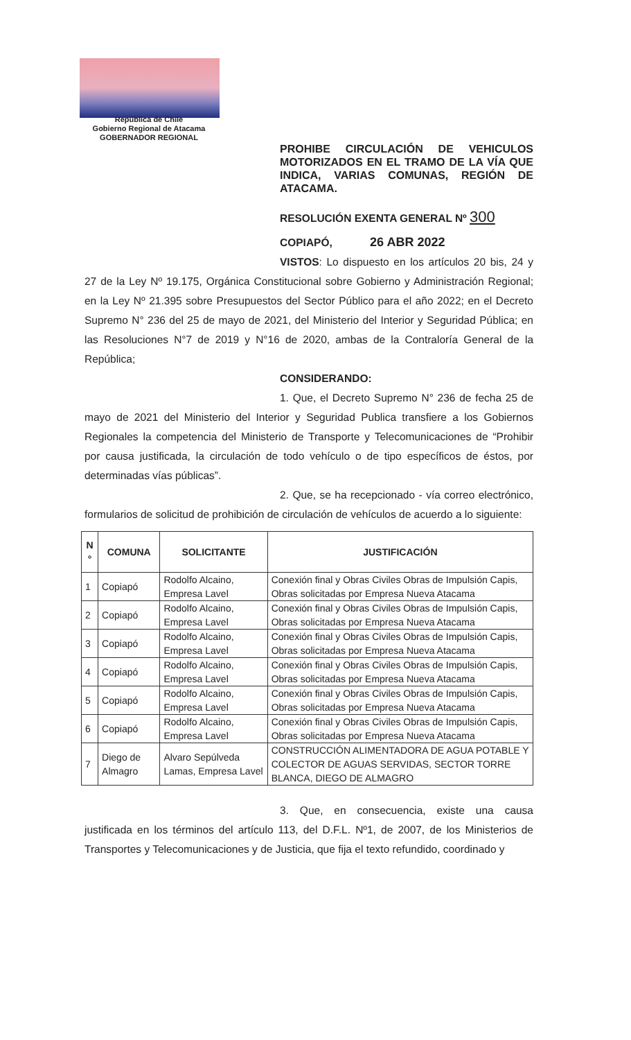República de Chile
Gobierno Regional de Atacama
GOBERNADOR REGIONAL
PROHIBE CIRCULACIÓN DE VEHICULOS MOTORIZADOS EN EL TRAMO DE LA VÍA QUE INDICA, VARIAS COMUNAS, REGIÓN DE ATACAMA.
RESOLUCIÓN EXENTA GENERAL Nº 300
COPIAPÓ, 26 ABR 2022
VISTOS: Lo dispuesto en los artículos 20 bis, 24 y 27 de la Ley Nº 19.175, Orgánica Constitucional sobre Gobierno y Administración Regional; en la Ley Nº 21.395 sobre Presupuestos del Sector Público para el año 2022; en el Decreto Supremo N° 236 del 25 de mayo de 2021, del Ministerio del Interior y Seguridad Pública; en las Resoluciones N°7 de 2019 y N°16 de 2020, ambas de la Contraloría General de la República;
CONSIDERANDO:
1. Que, el Decreto Supremo N° 236 de fecha 25 de mayo de 2021 del Ministerio del Interior y Seguridad Publica transfiere a los Gobiernos Regionales la competencia del Ministerio de Transporte y Telecomunicaciones de “Prohibir por causa justificada, la circulación de todo vehículo o de tipo específicos de éstos, por determinadas vías públicas”.
2. Que, se ha recepcionado - vía correo electrónico, formularios de solicitud de prohibición de circulación de vehículos de acuerdo a lo siguiente:
| N ° | COMUNA | SOLICITANTE | JUSTIFICACIÓN |
| --- | --- | --- | --- |
| 1 | Copiapó | Rodolfo Alcaino, Empresa Lavel | Conexión final y Obras Civiles Obras de Impulsión Capis, Obras solicitadas por Empresa Nueva Atacama |
| 2 | Copiapó | Rodolfo Alcaino, Empresa Lavel | Conexión final y Obras Civiles Obras de Impulsión Capis, Obras solicitadas por Empresa Nueva Atacama |
| 3 | Copiapó | Rodolfo Alcaino, Empresa Lavel | Conexión final y Obras Civiles Obras de Impulsión Capis, Obras solicitadas por Empresa Nueva Atacama |
| 4 | Copiapó | Rodolfo Alcaino, Empresa Lavel | Conexión final y Obras Civiles Obras de Impulsión Capis, Obras solicitadas por Empresa Nueva Atacama |
| 5 | Copiapó | Rodolfo Alcaino, Empresa Lavel | Conexión final y Obras Civiles Obras de Impulsión Capis, Obras solicitadas por Empresa Nueva Atacama |
| 6 | Copiapó | Rodolfo Alcaino, Empresa Lavel | Conexión final y Obras Civiles Obras de Impulsión Capis, Obras solicitadas por Empresa Nueva Atacama |
| 7 | Diego de Almagro | Alvaro Sepúlveda Lamas, Empresa Lavel | CONSTRUCCIÓN ALIMENTADORA DE AGUA POTABLE Y COLECTOR DE AGUAS SERVIDAS, SECTOR TORRE BLANCA, DIEGO DE ALMAGRO |
3. Que, en consecuencia, existe una causa justificada en los términos del artículo 113, del D.F.L. Nº1, de 2007, de los Ministerios de Transportes y Telecomunicaciones y de Justicia, que fija el texto refundido, coordinado y